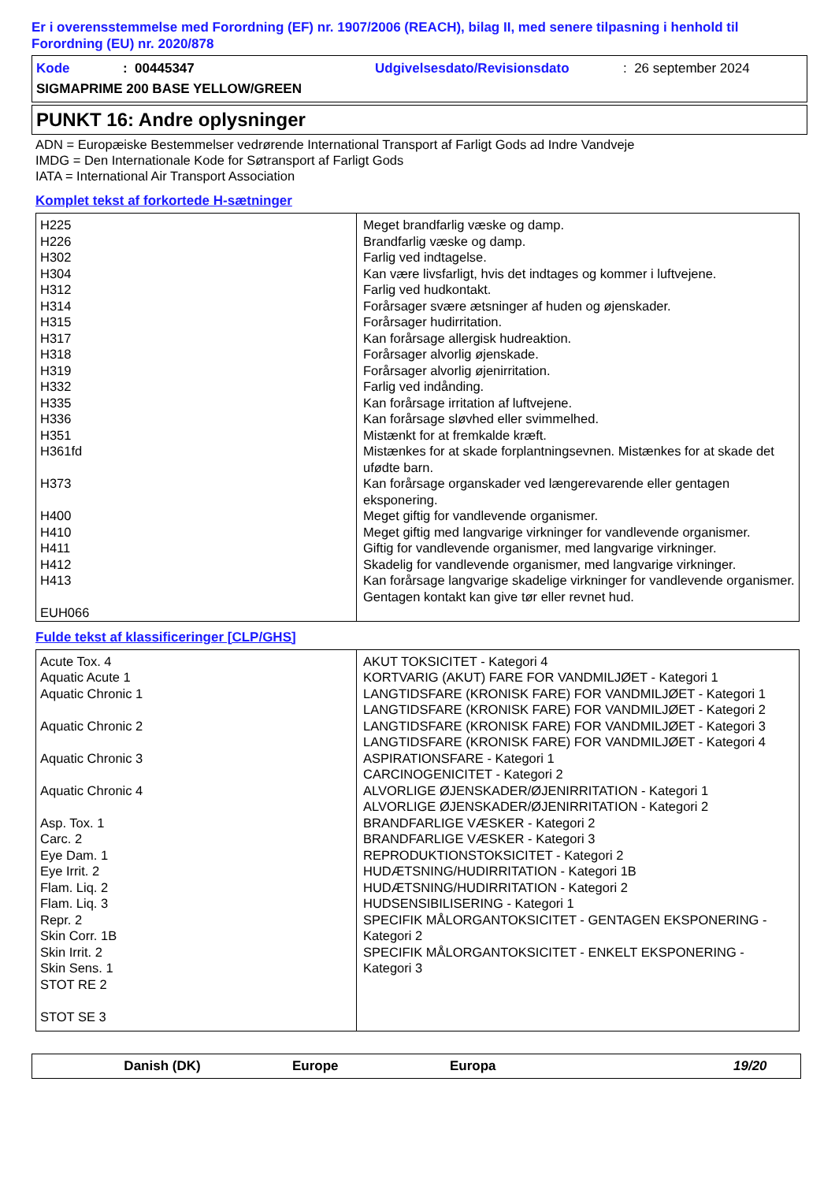Er i overensstemmelse med Forordning (EF) nr. 1907/2006 (REACH), bilag II, med senere tilpasning i henhold til Forordning (EU) nr. 2020/878
Kode: 00445347 Udgivelsesdato/Revisionsdato: 26 september 2024
SIGMAPRIME 200 BASE YELLOW/GREEN
PUNKT 16: Andre oplysninger
ADN = Europæiske Bestemmelser vedrørende International Transport af Farligt Gods ad Indre Vandveje
IMDG = Den Internationale Kode for Søtransport af Farligt Gods
IATA = International Air Transport Association
Komplet tekst af forkortede H-sætninger
| H225 H226 H302 H304 H312 H314 H315 H317 H318 H319 H332 H335 H336 H351 H361fd H373 H400 H410 H411 H412 H413 EUH066 | Meget brandfarlig væske og damp. Brandfarlig væske og damp. Farlig ved indtagelse. Kan være livsfarligt, hvis det indtages og kommer i luftvejene. Farlig ved hudkontakt. Forårsager svære ætsninger af huden og øjenskader. Forårsager hudirritation. Kan forårsage allergisk hudreaktion. Forårsager alvorlig øjenskade. Forårsager alvorlig øjenirritation. Farlig ved indånding. Kan forårsage irritation af luftvejene. Kan forårsage sløvhed eller svimmelhed. Mistænkt for at fremkalde kræft. Mistænkes for at skade forplantningsevnen. Mistænkes for at skade det ufødte barn. Kan forårsage organskader ved længerevarende eller gentagen eksponering. Meget giftig for vandlevende organismer. Meget giftig med langvarige virkninger for vandlevende organismer. Giftig for vandlevende organismer, med langvarige virkninger. Skadelig for vandlevende organismer, med langvarige virkninger. Kan forårsage langvarige skadelige virkninger for vandlevende organismer. Gentagen kontakt kan give tør eller revnet hud. |
Fulde tekst af klassificeringer [CLP/GHS]
| Acute Tox. 4 Aquatic Acute 1 Aquatic Chronic 1 Aquatic Chronic 2 Aquatic Chronic 3 Aquatic Chronic 4 Asp. Tox. 1 Carc. 2 Eye Dam. 1 Eye Irrit. 2 Flam. Liq. 2 Flam. Liq. 3 Repr. 2 Skin Corr. 1B Skin Irrit. 2 Skin Sens. 1 STOT RE 2 STOT SE 3 | AKUT TOKSICITET - Kategori 4 KORTVARIG (AKUT) FARE FOR VANDMILJØET - Kategori 1 LANGTIDSFARE (KRONISK FARE) FOR VANDMILJØET - Kategori 1 LANGTIDSFARE (KRONISK FARE) FOR VANDMILJØET - Kategori 2 LANGTIDSFARE (KRONISK FARE) FOR VANDMILJØET - Kategori 3 LANGTIDSFARE (KRONISK FARE) FOR VANDMILJØET - Kategori 4 ASPIRATIONSFARE - Kategori 1 CARCINOGENICITET - Kategori 2 ALVORLIGE ØJENSKADER/ØJENIRRITATION - Kategori 1 ALVORLIGE ØJENSKADER/ØJENIRRITATION - Kategori 2 BRANDFARLIGE VÆSKER - Kategori 2 BRANDFARLIGE VÆSKER - Kategori 3 REPRODUKTIONSTOKSICITET - Kategori 2 HUDÆTSNING/HUDIRRITATION - Kategori 1B HUDÆTSNING/HUDIRRITATION - Kategori 2 HUDSENSIBILISERING - Kategori 1 SPECIFIK MÅLORGANTOKSICITET - GENTAGEN EKSPONERING - Kategori 2 SPECIFIK MÅLORGANTOKSICITET - ENKELT EKSPONERING - Kategori 3 |
Danish (DK) Europe Europa 19/20